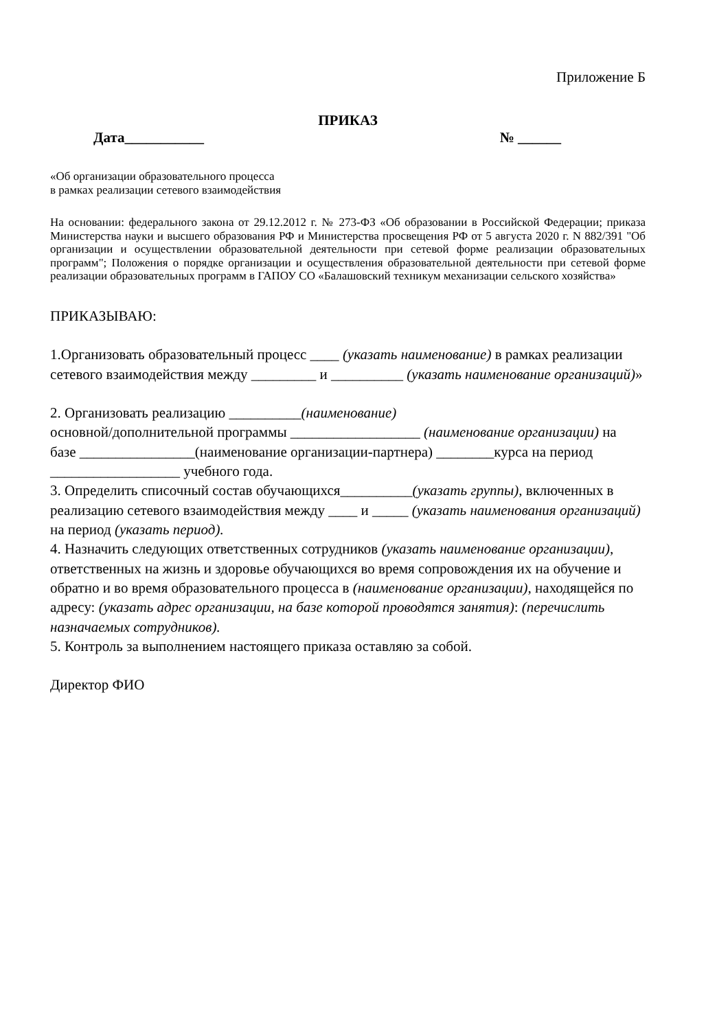Приложение Б
ПРИКАЗ
Дата___________ № ______
«Об организации образовательного процесса
в рамках реализации сетевого взаимодействия
На основании: федерального закона от 29.12.2012 г. № 273-ФЗ «Об образовании в Российской Федерации; приказа Министерства науки и высшего образования РФ и Министерства просвещения РФ от 5 августа 2020 г. N 882/391 "Об организации и осуществлении образовательной деятельности при сетевой форме реализации образовательных программ"; Положения о порядке организации и осуществления образовательной деятельности при сетевой форме реализации образовательных программ в ГАПОУ СО «Балашовский техникум механизации сельского хозяйства»
ПРИКАЗЫВАЮ:
1.Организовать образовательный процесс ____ (указать наименование) в рамках реализации сетевого взаимодействия между _________ и __________ (указать наименование организаций)»
2. Организовать реализацию __________(наименование)
основной/дополнительной программы __________________ (наименование организации) на базе ________________(наименование организации-партнера) ________курса на период __________________ учебного года.
3. Определить списочный состав обучающихся__________(указать группы), включенных в реализацию сетевого взаимодействия между ____ и _____ (указать наименования организаций) на период (указать период).
4. Назначить следующих ответственных сотрудников (указать наименование организации), ответственных на жизнь и здоровье обучающихся во время сопровождения их на обучение и обратно и во время образовательного процесса в (наименование организации), находящейся по адресу: (указать адрес организации, на базе которой проводятся занятия): (перечислить назначаемых сотрудников).
5. Контроль за выполнением настоящего приказа оставляю за собой.
Директор ФИО